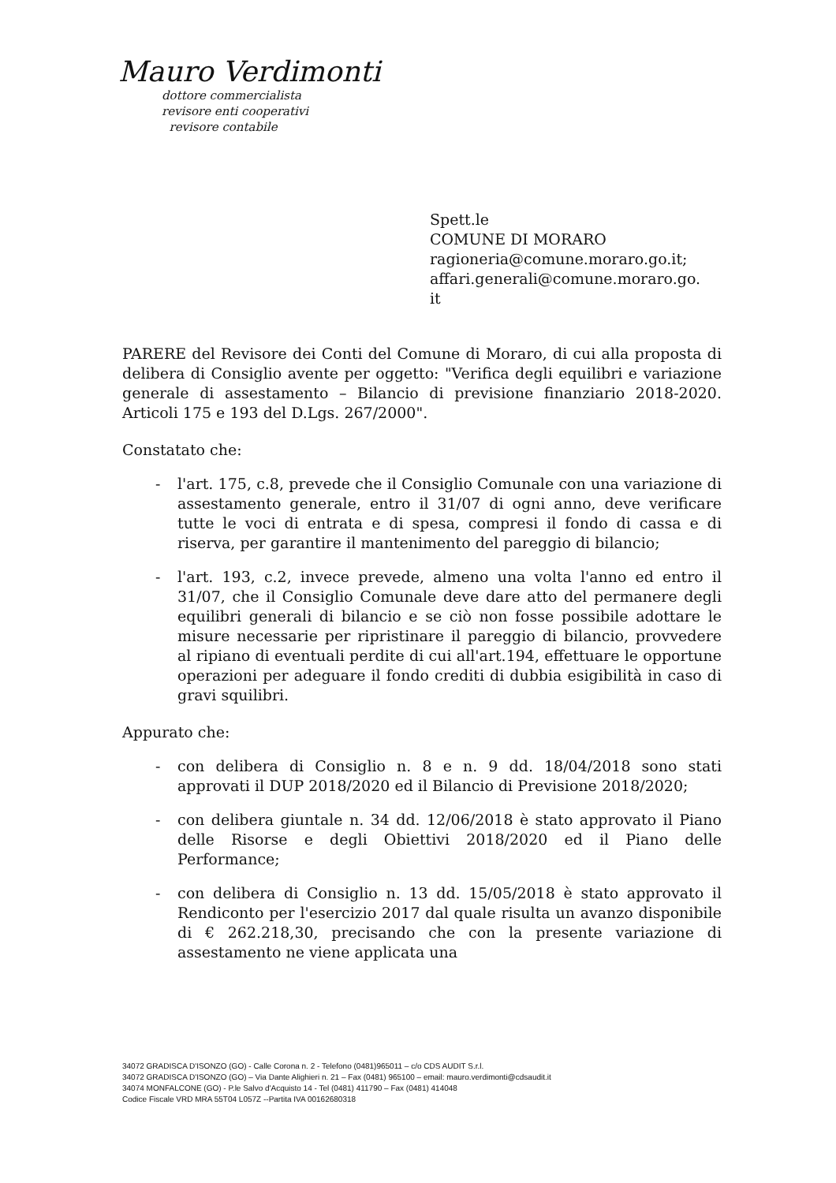Mauro Verdimonti
dottore commercialista
revisore enti cooperativi
revisore contabile
Spett.le
COMUNE DI MORARO
ragioneria@comune.moraro.go.it;
affari.generali@comune.moraro.go.
it
PARERE del Revisore dei Conti del Comune di Moraro, di cui alla proposta di delibera di Consiglio avente per oggetto: "Verifica degli equilibri e variazione generale di assestamento – Bilancio di previsione finanziario 2018-2020. Articoli 175 e 193 del D.Lgs. 267/2000".
Constatato che:
- l'art. 175, c.8, prevede che il Consiglio Comunale con una variazione di assestamento generale, entro il 31/07 di ogni anno, deve verificare tutte le voci di entrata e di spesa, compresi il fondo di cassa e di riserva, per garantire il mantenimento del pareggio di bilancio;
- l'art. 193, c.2, invece prevede, almeno una volta l'anno ed entro il 31/07, che il Consiglio Comunale deve dare atto del permanere degli equilibri generali di bilancio e se ciò non fosse possibile adottare le misure necessarie per ripristinare il pareggio di bilancio, provvedere al ripiano di eventuali perdite di cui all'art.194, effettuare le opportune operazioni per adeguare il fondo crediti di dubbia esigibilità in caso di gravi squilibri.
Appurato che:
- con delibera di Consiglio n. 8 e n. 9 dd. 18/04/2018 sono stati approvati il DUP 2018/2020 ed il Bilancio di Previsione 2018/2020;
- con delibera giuntale n. 34 dd. 12/06/2018 è stato approvato il Piano delle Risorse e degli Obiettivi 2018/2020 ed il Piano delle Performance;
- con delibera di Consiglio n. 13 dd. 15/05/2018 è stato approvato il Rendiconto per l'esercizio 2017 dal quale risulta un avanzo disponibile di € 262.218,30, precisando che con la presente variazione di assestamento ne viene applicata una
34072 GRADISCA D'ISONZO (GO) - Calle Corona n. 2 - Telefono (0481)965011 – c/o CDS AUDIT S.r.l.
34072 GRADISCA D'ISONZO (GO) – Via Dante Alighieri n. 21 – Fax (0481) 965100 – email: mauro.verdimonti@cdsaudit.it
34074 MONFALCONE (GO) - P.le Salvo d'Acquisto 14 - Tel (0481) 411790 – Fax (0481) 414048
Codice Fiscale VRD MRA 55T04 L057Z --Partita IVA 00162680318